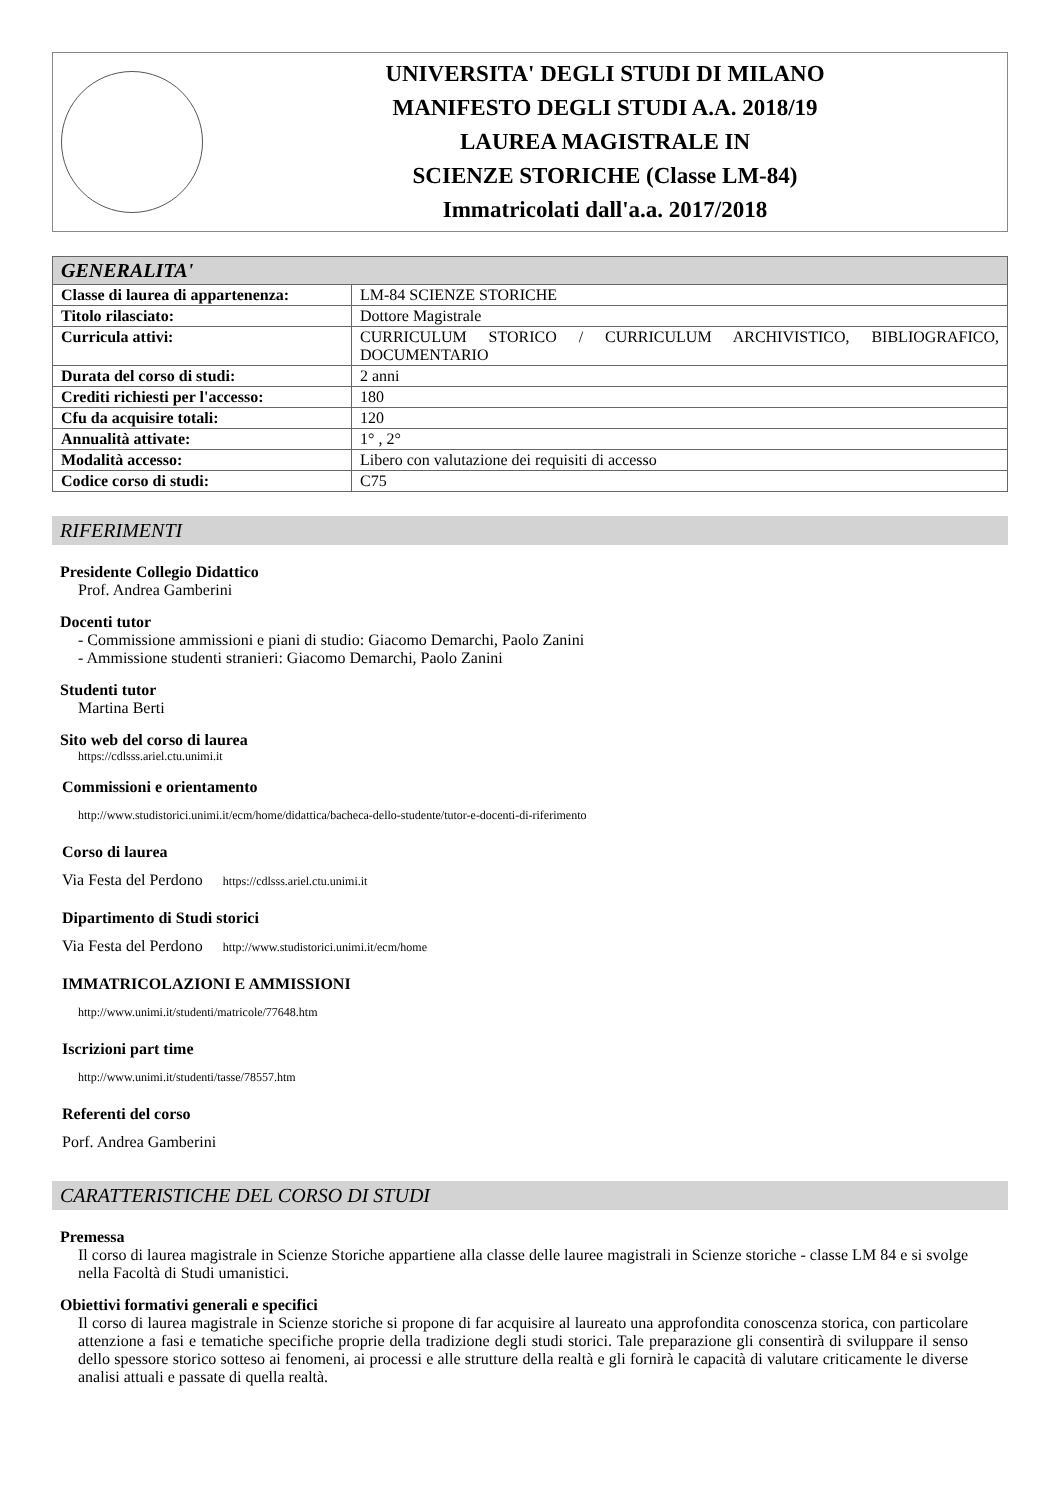UNIVERSITA' DEGLI STUDI DI MILANO
MANIFESTO DEGLI STUDI A.A. 2018/19
LAUREA MAGISTRALE IN
SCIENZE STORICHE (Classe LM-84)
Immatricolati dall'a.a. 2017/2018
| GENERALITA' | |
| Classe di laurea di appartenenza: | LM-84 SCIENZE STORICHE |
| Titolo rilasciato: | Dottore Magistrale |
| Curricula attivi: | CURRICULUM STORICO / CURRICULUM ARCHIVISTICO, BIBLIOGRAFICO, DOCUMENTARIO |
| Durata del corso di studi: | 2 anni |
| Crediti richiesti per l'accesso: | 180 |
| Cfu da acquisire totali: | 120 |
| Annualità attivate: | 1° , 2° |
| Modalità accesso: | Libero con valutazione dei requisiti di accesso |
| Codice corso di studi: | C75 |
RIFERIMENTI
Presidente Collegio Didattico
Prof. Andrea Gamberini
Docenti tutor
- Commissione ammissioni e piani di studio: Giacomo Demarchi, Paolo Zanini
- Ammissione studenti stranieri: Giacomo Demarchi, Paolo Zanini
Studenti tutor
Martina Berti
Sito web del corso di laurea
https://cdlsss.ariel.ctu.unimi.it
Commissioni e orientamento
http://www.studistorici.unimi.it/ecm/home/didattica/bacheca-dello-studente/tutor-e-docenti-di-riferimento
Corso di laurea
Via Festa del Perdono https://cdlsss.ariel.ctu.unimi.it
Dipartimento di Studi storici
Via Festa del Perdono http://www.studistorici.unimi.it/ecm/home
IMMATRICOLAZIONI E AMMISSIONI
http://www.unimi.it/studenti/matricole/77648.htm
Iscrizioni part time
http://www.unimi.it/studenti/tasse/78557.htm
Referenti del corso
Porf. Andrea Gamberini
CARATTERISTICHE DEL CORSO DI STUDI
Premessa
Il corso di laurea magistrale in Scienze Storiche appartiene alla classe delle lauree magistrali in Scienze storiche - classe LM 84 e si svolge nella Facoltà di Studi umanistici.
Obiettivi formativi generali e specifici
Il corso di laurea magistrale in Scienze storiche si propone di far acquisire al laureato una approfondita conoscenza storica, con particolare attenzione a fasi e tematiche specifiche proprie della tradizione degli studi storici. Tale preparazione gli consentirà di sviluppare il senso dello spessore storico sotteso ai fenomeni, ai processi e alle strutture della realtà e gli fornirà le capacità di valutare criticamente le diverse analisi attuali e passate di quella realtà.